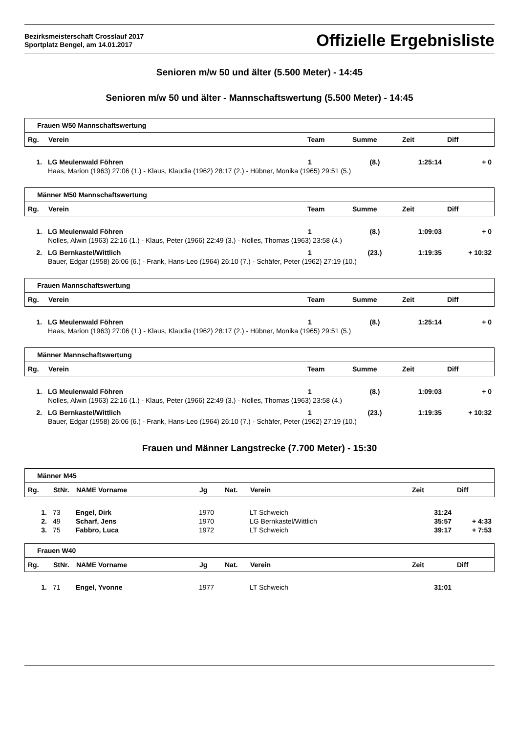Bezirksmeisterschaft Crosslauf 2017
Sportplatz Bengel, am 14.01.2017
Offizielle Ergebnisliste
Senioren m/w 50 und älter (5.500 Meter) - 14:45
Senioren m/w 50 und älter - Mannschaftswertung (5.500 Meter) - 14:45
| Frauen W50 Mannschaftswertung | | | | | |
| Rg. | Verein | Team | Summe | Zeit | Diff |
| 1. | LG Meulenwald Föhren | 1 | (8.) | 1:25:14 | + 0 |
| | Haas, Marion (1963) 27:06 (1.) - Klaus, Klaudia (1962) 28:17 (2.) - Hübner, Monika (1965) 29:51 (5.) | | | | |
| Männer M50 Mannschaftswertung | | | | | |
| Rg. | Verein | Team | Summe | Zeit | Diff |
| 1. | LG Meulenwald Föhren | 1 | (8.) | 1:09:03 | + 0 |
| | Nolles, Alwin (1963) 22:16 (1.) - Klaus, Peter (1966) 22:49 (3.) - Nolles, Thomas (1963) 23:58 (4.) | | | | |
| 2. | LG Bernkastel/Wittlich | 1 | (23.) | 1:19:35 | + 10:32 |
| | Bauer, Edgar (1958) 26:06 (6.) - Frank, Hans-Leo (1964) 26:10 (7.) - Schäfer, Peter (1962) 27:19 (10.) | | | | |
| Frauen Mannschaftswertung | | | | | |
| Rg. | Verein | Team | Summe | Zeit | Diff |
| 1. | LG Meulenwald Föhren | 1 | (8.) | 1:25:14 | + 0 |
| | Haas, Marion (1963) 27:06 (1.) - Klaus, Klaudia (1962) 28:17 (2.) - Hübner, Monika (1965) 29:51 (5.) | | | | |
| Männer Mannschaftswertung | | | | | |
| Rg. | Verein | Team | Summe | Zeit | Diff |
| 1. | LG Meulenwald Föhren | 1 | (8.) | 1:09:03 | + 0 |
| | Nolles, Alwin (1963) 22:16 (1.) - Klaus, Peter (1966) 22:49 (3.) - Nolles, Thomas (1963) 23:58 (4.) | | | | |
| 2. | LG Bernkastel/Wittlich | 1 | (23.) | 1:19:35 | + 10:32 |
| | Bauer, Edgar (1958) 26:06 (6.) - Frank, Hans-Leo (1964) 26:10 (7.) - Schäfer, Peter (1962) 27:19 (10.) | | | | |
Frauen und Männer Langstrecke (7.700 Meter) - 15:30
| Männer M45 | | | | | | | |
| Rg. | StNr. | NAME Vorname | Jg | Nat. | Verein | Zeit | Diff |
| 1. | 73 | Engel, Dirk | 1970 | | LT Schweich | 31:24 | |
| 2. | 49 | Scharf, Jens | 1970 | | LG Bernkastel/Wittlich | 35:57 | + 4:33 |
| 3. | 75 | Fabbro, Luca | 1972 | | LT Schweich | 39:17 | + 7:53 |
| Frauen W40 | | | | | | | |
| Rg. | StNr. | NAME Vorname | Jg | Nat. | Verein | Zeit | Diff |
| 1. | 71 | Engel, Yvonne | 1977 | | LT Schweich | 31:01 | |